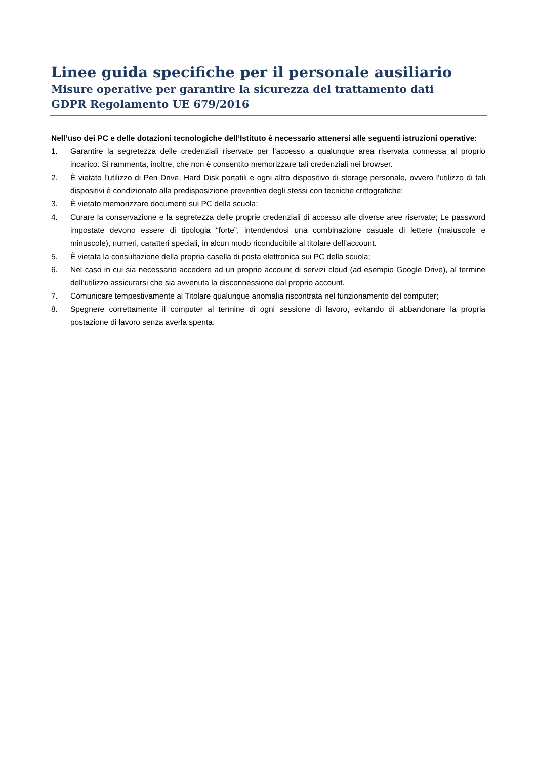Linee guida specifiche per il personale ausiliario
Misure operative per garantire la sicurezza del trattamento dati
GDPR Regolamento UE 679/2016
Nell’uso dei PC e delle dotazioni tecnologiche dell’Istituto è necessario attenersi alle seguenti istruzioni operative:
1. Garantire la segretezza delle credenziali riservate per l’accesso a qualunque area riservata connessa al proprio incarico. Si rammenta, inoltre, che non è consentito memorizzare tali credenziali nei browser.
2. È vietato l’utilizzo di Pen Drive, Hard Disk portatili e ogni altro dispositivo di storage personale, ovvero l’utilizzo di tali dispositivi è condizionato alla predisposizione preventiva degli stessi con tecniche crittografiche;
3. È vietato memorizzare documenti sui PC della scuola;
4. Curare la conservazione e la segretezza delle proprie credenziali di accesso alle diverse aree riservate; Le password impostate devono essere di tipologia “forte”, intendendosi una combinazione casuale di lettere (maiuscole e minuscole), numeri, caratteri speciali, in alcun modo riconducibile al titolare dell’account.
5. È vietata la consultazione della propria casella di posta elettronica sui PC della scuola;
6. Nel caso in cui sia necessario accedere ad un proprio account di servizi cloud (ad esempio Google Drive), al termine dell’utilizzo assicurarsi che sia avvenuta la disconnessione dal proprio account.
7. Comunicare tempestivamente al Titolare qualunque anomalia riscontrata nel funzionamento del computer;
8. Spegnere correttamente il computer al termine di ogni sessione di lavoro, evitando di abbandonare la propria postazione di lavoro senza averla spenta.